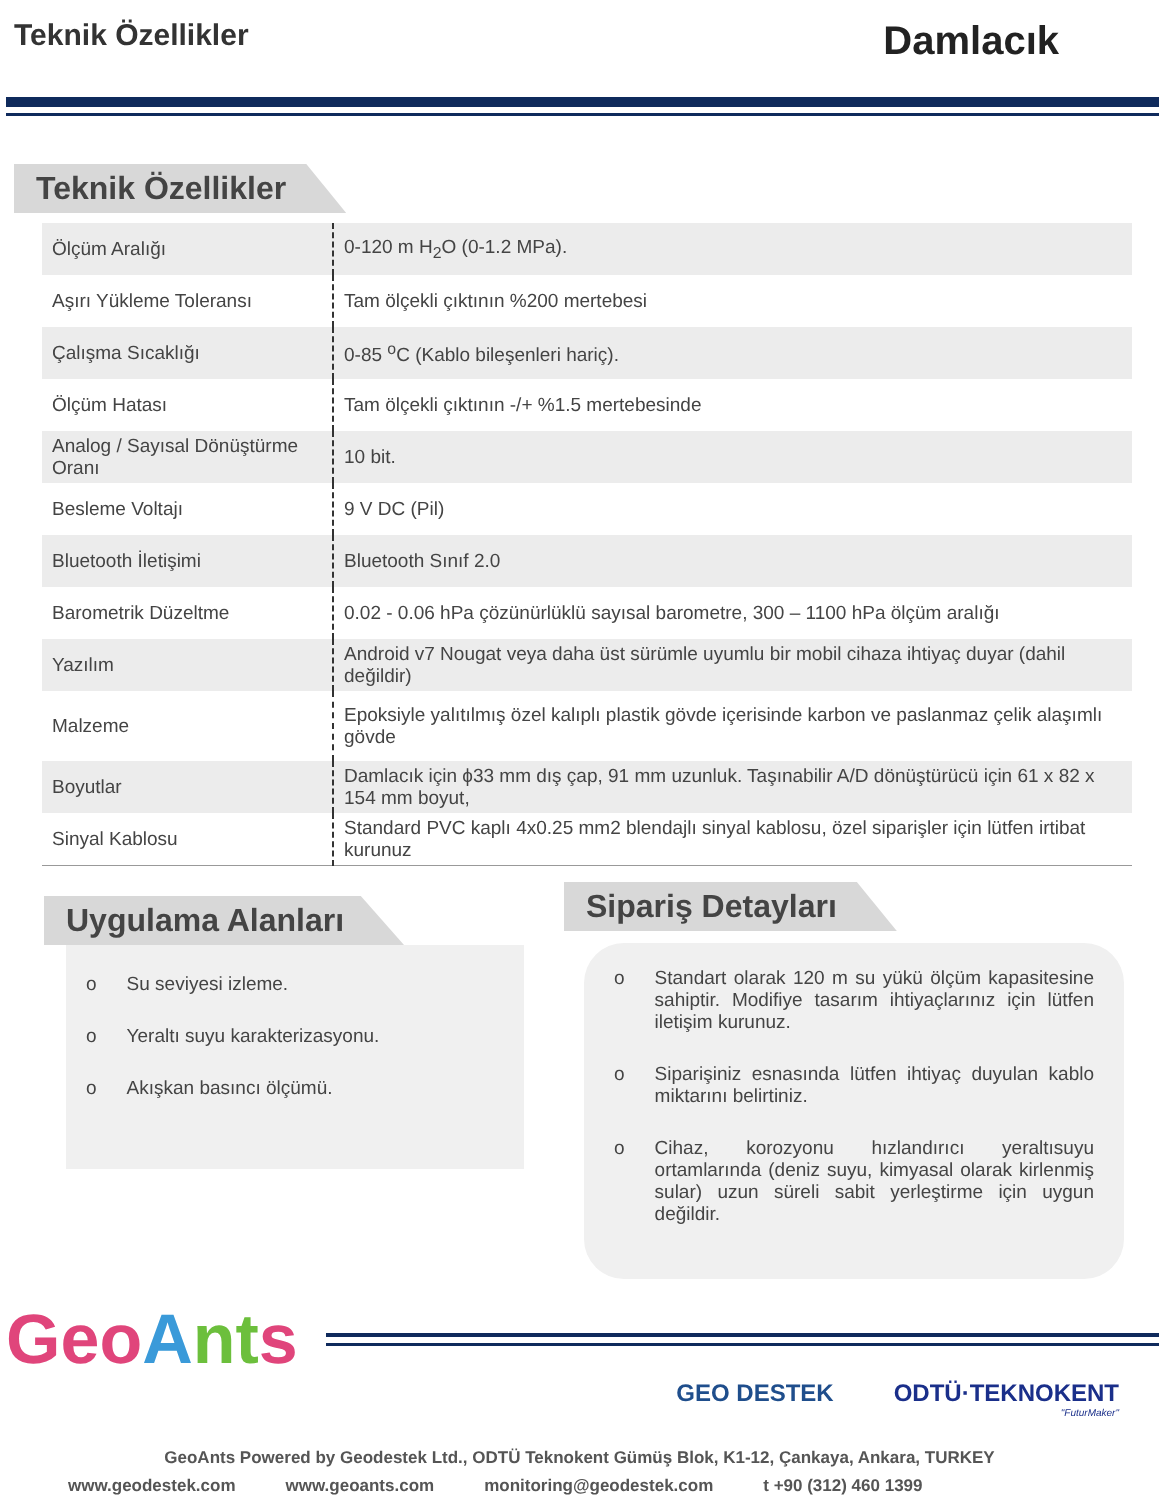Teknik Özellikler
Damlacık
Teknik Özellikler
| Ölçüm Aralığı | 0-120 m H<sub>2</sub>O (0-1.2 MPa). |
| Aşırı Yükleme Toleransı | Tam ölçekli çıktının %200 mertebesi |
| Çalışma Sıcaklığı | 0-85 <sup>o</sup>C (Kablo bileşenleri hariç). |
| Ölçüm Hatası | Tam ölçekli çıktının -/+ %1.5 mertebesinde |
| Analog / Sayısal Dönüştürme Oranı | 10 bit. |
| Besleme Voltajı | 9 V DC (Pil) |
| Bluetooth İletişimi | Bluetooth Sınıf 2.0 |
| Barometrik Düzeltme | 0.02 - 0.06 hPa çözünürlüklü sayısal barometre, 300 – 1100 hPa ölçüm aralığı |
| Yazılım | Android v7 Nougat veya daha üst sürümle uyumlu bir mobil cihaza ihtiyaç duyar (dahil değildir) |
| Malzeme | Epoksiyle yalıtılmış özel kalıplı plastik gövde içerisinde karbon ve paslanmaz çelik alaşımlı gövde |
| Boyutlar | Damlacık için ϕ33 mm dış çap, 91 mm uzunluk. Taşınabilir A/D dönüştürücü için 61 x 82 x 154 mm boyut, |
| Sinyal Kablosu | Standard PVC kaplı 4x0.25 mm2 blendajlı sinyal kablosu, özel siparişler için lütfen irtibat kurunuz |
Uygulama Alanları
o Su seviyesi izleme.
o Yeraltı suyu karakterizasyonu.
o Akışkan basıncı ölçümü.
Sipariş Detayları
o Standart olarak 120 m su yükü ölçüm kapasitesine sahiptir. Modifiye tasarım ihtiyaçlarınız için lütfen iletişim kurunuz.
o Siparişiniz esnasında lütfen ihtiyaç duyulan kablo miktarını belirtiniz.
o Cihaz, korozyonu hızlandırıcı yeraltısuyu ortamlarında (deniz suyu, kimyasal olarak kirlenmiş sular) uzun süreli sabit yerleştirme için uygun değildir.
GeoAnts
GEO DESTEK ODTÜ·TEKNOKENT
"FuturMaker"
GeoAnts Powered by Geodestek Ltd., ODTÜ Teknokent Gümüş Blok, K1-12, Çankaya, Ankara, TURKEY
www.geodestek.com www.geoants.com monitoring@geodestek.com t +90 (312) 460 1399